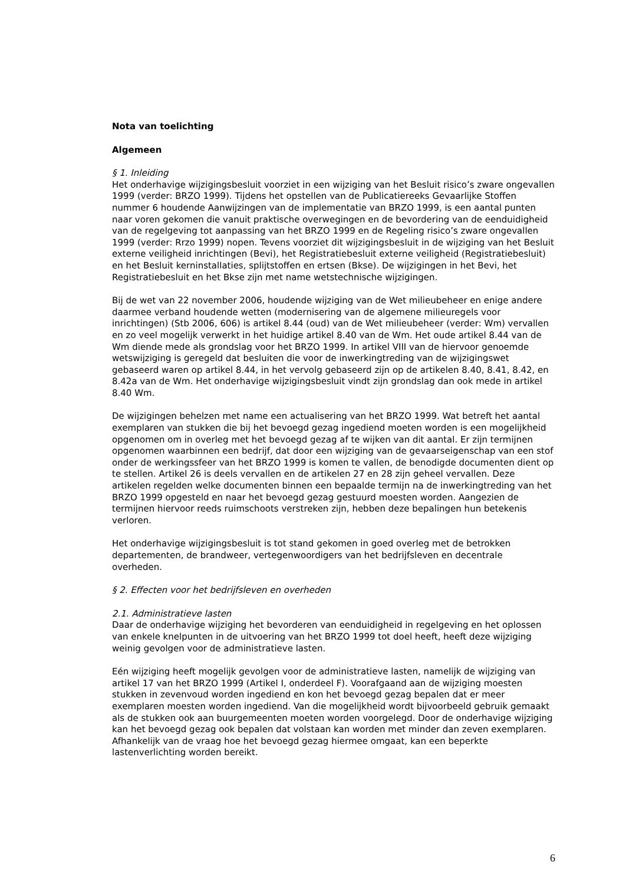Nota van toelichting
Algemeen
§ 1. Inleiding
Het onderhavige wijzigingsbesluit voorziet in een wijziging van het Besluit risico’s zware ongevallen 1999 (verder: BRZO 1999). Tijdens het opstellen van de Publicatiereeks Gevaarlijke Stoffen nummer 6 houdende Aanwijzingen van de implementatie van BRZO 1999, is een aantal punten naar voren gekomen die vanuit praktische overwegingen en de bevordering van de eenduidigheid van de regelgeving tot aanpassing van het BRZO 1999 en de Regeling risico’s zware ongevallen 1999 (verder: Rrzo 1999) nopen. Tevens voorziet dit wijzigingsbesluit in de wijziging van het Besluit externe veiligheid inrichtingen (Bevi), het Registratiebesluit externe veiligheid (Registratiebesluit) en het Besluit kerninstallaties, splijtstoffen en ertsen (Bkse). De wijzigingen in het Bevi, het Registratiebesluit en het Bkse zijn met name wetstechnische wijzigingen.
Bij de wet van 22 november 2006, houdende wijziging van de Wet milieubeheer en enige andere daarmee verband houdende wetten (modernisering van de algemene milieuregels voor inrichtingen) (Stb 2006, 606) is artikel 8.44 (oud) van de Wet milieubeheer (verder: Wm) vervallen en zo veel mogelijk verwerkt in het huidige artikel 8.40 van de Wm. Het oude artikel 8.44 van de Wm diende mede als grondslag voor het BRZO 1999. In artikel VIII van de hiervoor genoemde wetswijziging is geregeld dat besluiten die voor de inwerkingtreding van de wijzigingswet gebaseerd waren op artikel 8.44, in het vervolg gebaseerd zijn op de artikelen 8.40, 8.41, 8.42, en 8.42a van de Wm. Het onderhavige wijzigingsbesluit vindt zijn grondslag dan ook mede in artikel 8.40 Wm.
De wijzigingen behelzen met name een actualisering van het BRZO 1999. Wat betreft het aantal exemplaren van stukken die bij het bevoegd gezag ingediend moeten worden is een mogelijkheid opgenomen om in overleg met het bevoegd gezag af te wijken van dit aantal. Er zijn termijnen opgenomen waarbinnen een bedrijf, dat door een wijziging van de gevaarseigenschap van een stof onder de werkingssfeer van het BRZO 1999 is komen te vallen, de benodigde documenten dient op te stellen. Artikel 26 is deels vervallen en de artikelen 27 en 28 zijn geheel vervallen. Deze artikelen regelden welke documenten binnen een bepaalde termijn na de inwerkingtreding van het BRZO 1999 opgesteld en naar het bevoegd gezag gestuurd moesten worden. Aangezien de termijnen hiervoor reeds ruimschoots verstreken zijn, hebben deze bepalingen hun betekenis verloren.
Het onderhavige wijzigingsbesluit is tot stand gekomen in goed overleg met de betrokken departementen, de brandweer, vertegenwoordigers van het bedrijfsleven en decentrale overheden.
§ 2. Effecten voor het bedrijfsleven en overheden
2.1. Administratieve lasten
Daar de onderhavige wijziging het bevorderen van eenduidigheid in regelgeving en het oplossen van enkele knelpunten in de uitvoering van het BRZO 1999 tot doel heeft, heeft deze wijziging weinig gevolgen voor de administratieve lasten.
Eén wijziging heeft mogelijk gevolgen voor de administratieve lasten, namelijk de wijziging van artikel 17 van het BRZO 1999 (Artikel I, onderdeel F). Voorafgaand aan de wijziging moesten stukken in zevenvoud worden ingediend en kon het bevoegd gezag bepalen dat er meer exemplaren moesten worden ingediend. Van die mogelijkheid wordt bijvoorbeeld gebruik gemaakt als de stukken ook aan buurgemeenten moeten worden voorgelegd. Door de onderhavige wijziging kan het bevoegd gezag ook bepalen dat volstaan kan worden met minder dan zeven exemplaren. Afhankelijk van de vraag hoe het bevoegd gezag hiermee omgaat, kan een beperkte lastenverlichting worden bereikt.
6